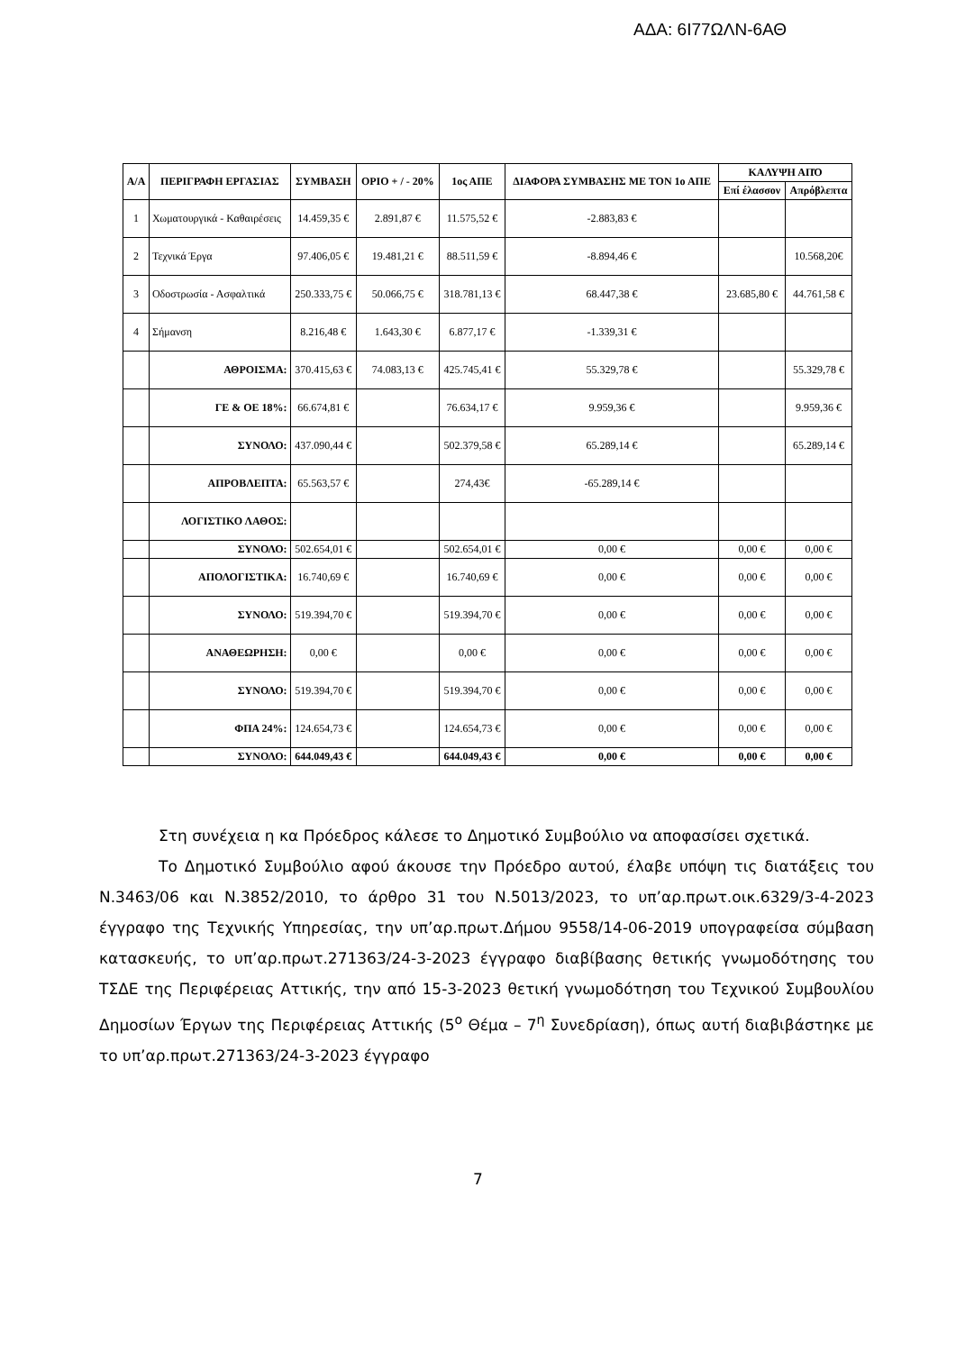ΑΔΑ: 6Ι77ΩΛΝ-6ΑΘ
| Α/Α | ΠΕΡΙΓΡΑΦΗ ΕΡΓΑΣΙΑΣ | ΣΥΜΒΑΣΗ | ΟΡΙΟ + / - 20% | 1ος ΑΠΕ | ΔΙΑΦΟΡΑ ΣΥΜΒΑΣΗΣ ΜΕ ΤΟΝ 1ο ΑΠΕ | ΚΑΛΥΨΗ ΑΠΌ | |
| --- | --- | --- | --- | --- | --- | --- | --- |
| | | | | | | Επί έλασσον | Απρόβλεπτα |
| 1 | Χωματουργικά - Καθαιρέσεις | 14.459,35 € | 2.891,87 € | 11.575,52 € | -2.883,83 € | | |
| 2 | Τεχνικά Έργα | 97.406,05 € | 19.481,21 € | 88.511,59 € | -8.894,46 € | | 10.568,20€ |
| 3 | Οδοστρωσία - Ασφαλτικά | 250.333,75 € | 50.066,75 € | 318.781,13 € | 68.447,38 € | 23.685,80 € | 44.761,58 € |
| 4 | Σήμανση | 8.216,48 € | 1.643,30 € | 6.877,17 € | -1.339,31 € | | |
| | ΑΘΡΟΙΣΜΑ: | 370.415,63 € | 74.083,13 € | 425.745,41 € | 55.329,78 € | | 55.329,78 € |
| | ΓΕ & ΟΕ 18%: | 66.674,81 € | | 76.634,17 € | 9.959,36 € | | 9.959,36 € |
| | ΣΥΝΟΛΟ: | 437.090,44 € | | 502.379,58 € | 65.289,14 € | | 65.289,14 € |
| | ΑΠΡΟΒΛΕΠΤΑ: | 65.563,57 € | | 274,43€ | -65.289,14 € | | |
| | ΛΟΓΙΣΤΙΚΟ ΛΑΘΟΣ: | | | | | | |
| | ΣΥΝΟΛΟ: | 502.654,01 € | | 502.654,01 € | 0,00 € | 0,00 € | 0,00 € |
| | ΑΠΟΛΟΓΙΣΤΙΚΑ: | 16.740,69 € | | 16.740,69 € | 0,00 € | 0,00 € | 0,00 € |
| | ΣΥΝΟΛΟ: | 519.394,70 € | | 519.394,70 € | 0,00 € | 0,00 € | 0,00 € |
| | ΑΝΑΘΕΩΡΗΣΗ: | 0,00 € | | 0,00 € | 0,00 € | 0,00 € | 0,00 € |
| | ΣΥΝΟΛΟ: | 519.394,70 € | | 519.394,70 € | 0,00 € | 0,00 € | 0,00 € |
| | ΦΠΑ 24%: | 124.654,73 € | | 124.654,73 € | 0,00 € | 0,00 € | 0,00 € |
| | ΣΥΝΟΛΟ: | 644.049,43 € | | 644.049,43 € | 0,00 € | 0,00 € | 0,00 € |
Στη συνέχεια η κα Πρόεδρος κάλεσε το Δημοτικό Συμβούλιο να αποφασίσει σχετικά.
Το Δημοτικό Συμβούλιο αφού άκουσε την Πρόεδρο αυτού, έλαβε υπόψη τις διατάξεις του Ν.3463/06 και Ν.3852/2010, το άρθρο 31 του Ν.5013/2023, το υπ’αρ.πρωτ.οικ.6329/3-4-2023 έγγραφο της Τεχνικής Υπηρεσίας, την υπ’αρ.πρωτ.Δήμου 9558/14-06-2019 υπογραφείσα σύμβαση κατασκευής, το υπ’αρ.πρωτ.271363/24-3-2023 έγγραφο διαβίβασης θετικής γνωμοδότησης του ΤΣΔΕ της Περιφέρειας Αττικής, την από 15-3-2023 θετική γνωμοδότηση του Τεχνικού Συμβουλίου Δημοσίων Έργων της Περιφέρειας Αττικής (5<sup>ο</sup> Θέμα – 7<sup>η</sup> Συνεδρίαση), όπως αυτή διαβιβάστηκε με το υπ’αρ.πρωτ.271363/24-3-2023 έγγραφο
7